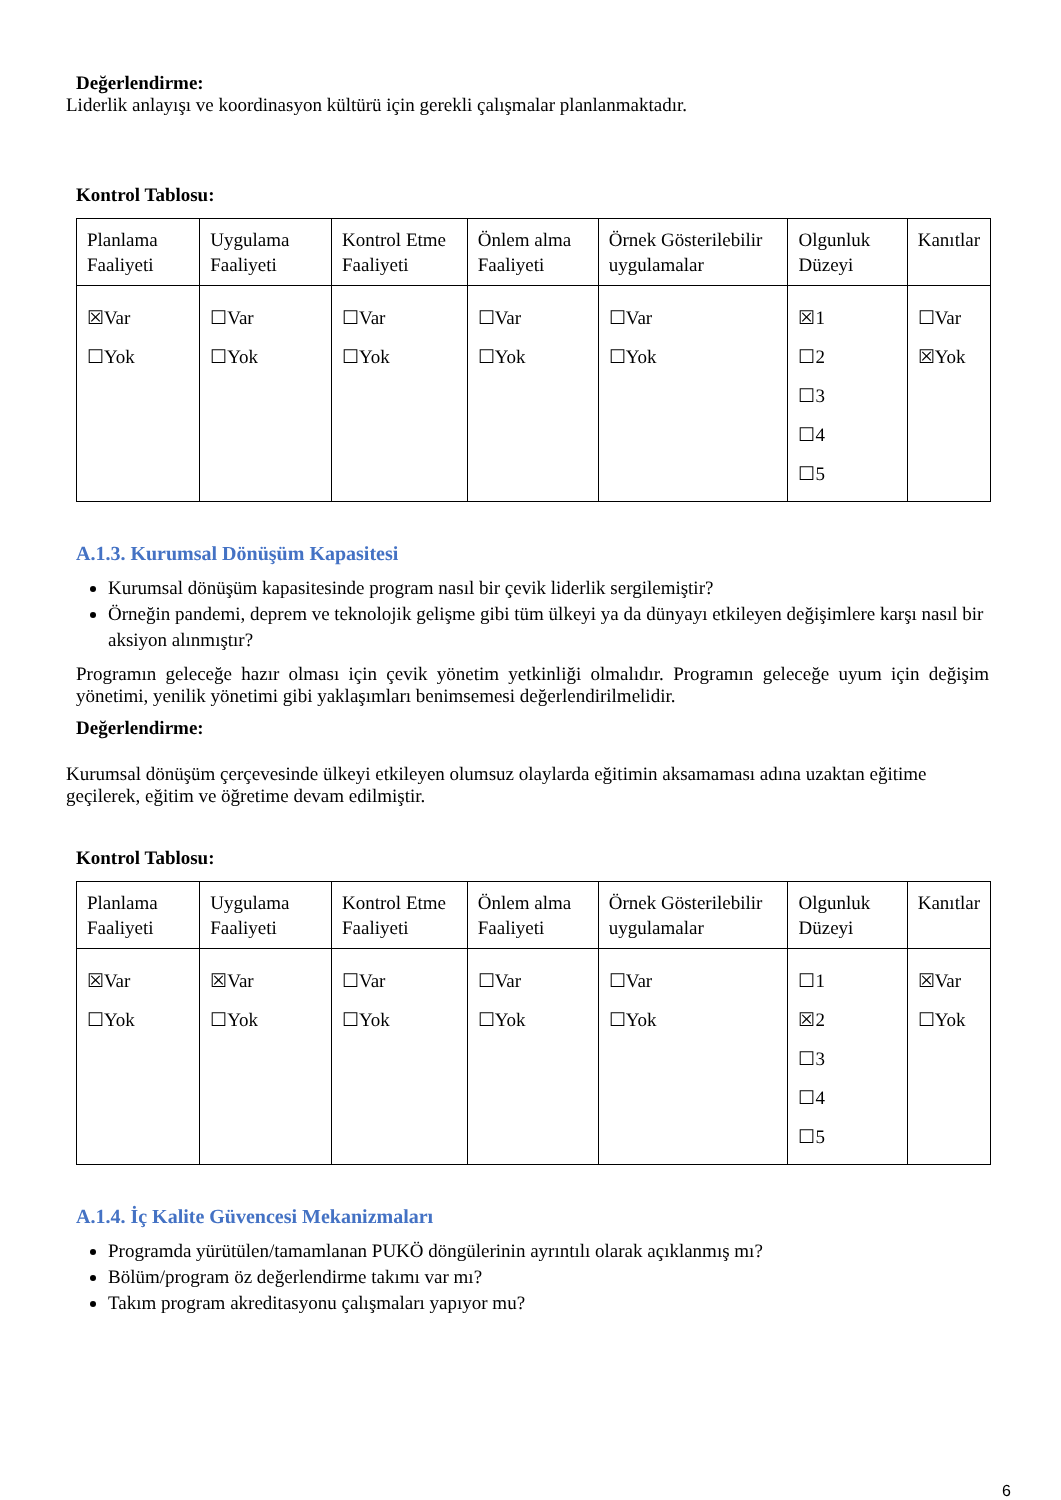Değerlendirme:
Liderlik anlayışı ve koordinasyon kültürü için gerekli çalışmalar planlanmaktadır.
Kontrol Tablosu:
| Planlama Faaliyeti | Uygulama Faaliyeti | Kontrol Etme Faaliyeti | Önlem alma Faaliyeti | Örnek Gösterilebilir uygulamalar | Olgunluk Düzeyi | Kanıtlar |
| ☒Var ☐Yok | ☐Var ☐Yok | ☐Var ☐Yok | ☐Var ☐Yok | ☐Var ☐Yok | ☒1 ☐2 ☐3 ☐4 ☐5 | ☐Var ☒Yok |
A.1.3. Kurumsal Dönüşüm Kapasitesi
Kurumsal dönüşüm kapasitesinde program nasıl bir çevik liderlik sergilemiştir?
Örneğin pandemi, deprem ve teknolojik gelişme gibi tüm ülkeyi ya da dünyayı etkileyen değişimlere karşı nasıl bir aksiyon alınmıştır?
Programın geleceğe hazır olması için çevik yönetim yetkinliği olmalıdır. Programın geleceğe uyum için değişim yönetimi, yenilik yönetimi gibi yaklaşımları benimsemesi değerlendirilmelidir.
Değerlendirme:
Kurumsal dönüşüm çerçevesinde ülkeyi etkileyen olumsuz olaylarda eğitimin aksamaması adına uzaktan eğitime geçilerek, eğitim ve öğretime devam edilmiştir.
Kontrol Tablosu:
| Planlama Faaliyeti | Uygulama Faaliyeti | Kontrol Etme Faaliyeti | Önlem alma Faaliyeti | Örnek Gösterilebilir uygulamalar | Olgunluk Düzeyi | Kanıtlar |
| ☒Var ☐Yok | ☒Var ☐Yok | ☐Var ☐Yok | ☐Var ☐Yok | ☐Var ☐Yok | ☐1 ☒2 ☐3 ☐4 ☐5 | ☒Var ☐Yok |
A.1.4. İç Kalite Güvencesi Mekanizmaları
Programda yürütülen/tamamlanan PUKÖ döngülerinin ayrıntılı olarak açıklanmış mı?
Bölüm/program öz değerlendirme takımı var mı?
Takım program akreditasyonu çalışmaları yapıyor mu?
6